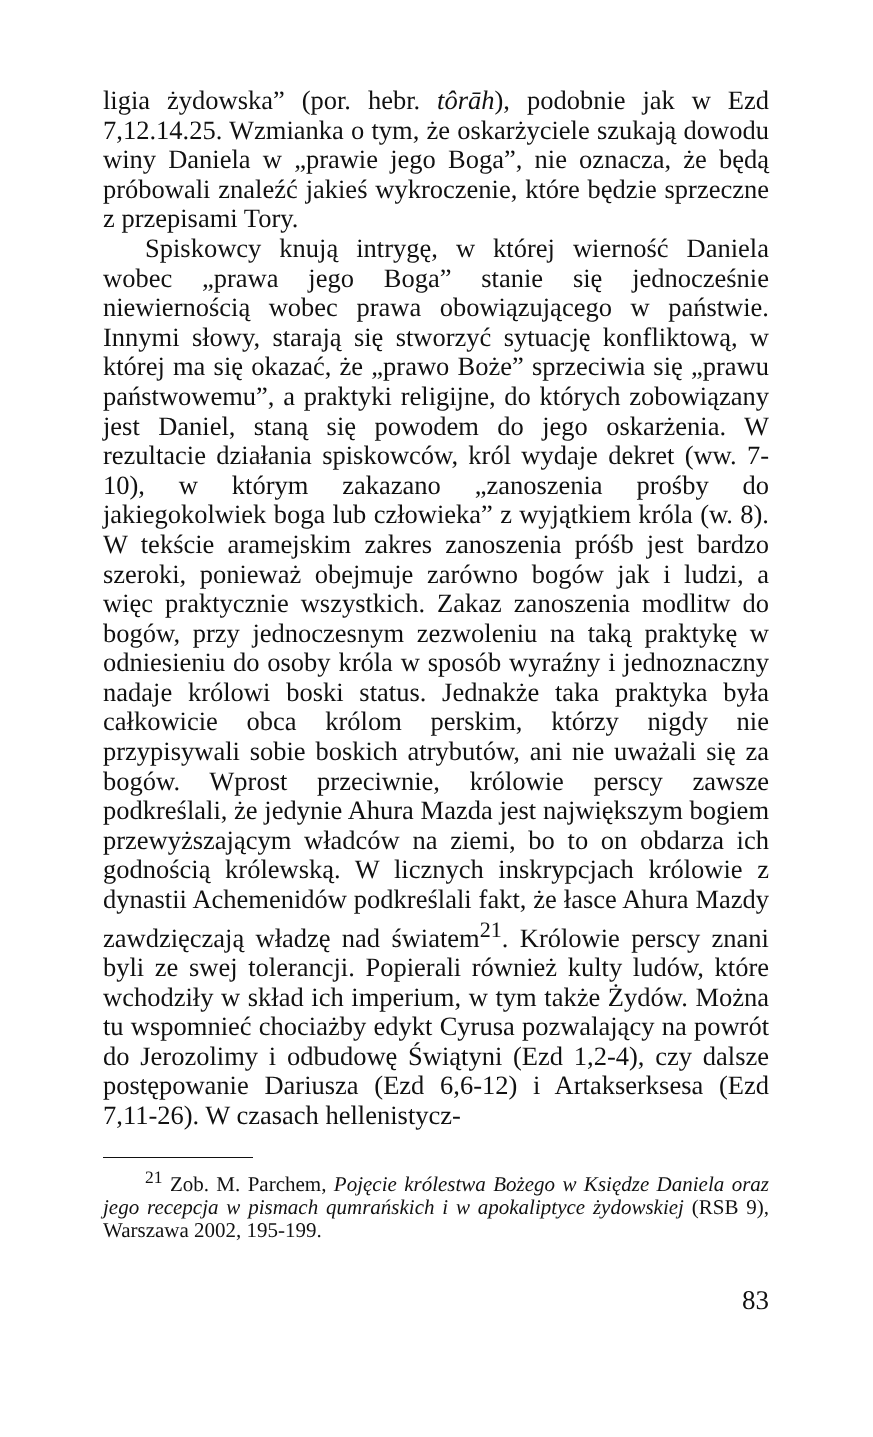ligia żydowska” (por. hebr. tôrāh), podobnie jak w Ezd 7,12.14.25. Wzmianka o tym, że oskarżyciele szukają dowodu winy Daniela w „prawie jego Boga”, nie oznacza, że będą próbowali znaleźć jakieś wykroczenie, które będzie sprzeczne z przepisami Tory.
Spiskowcy knują intrygę, w której wierność Daniela wobec „prawa jego Boga” stanie się jednocześnie niewiernością wobec prawa obowiązującego w państwie. Innymi słowy, starają się stworzyć sytuację konfliktową, w której ma się okazać, że „prawo Boże” sprzeciwia się „prawu państwowemu”, a praktyki religijne, do których zobowiązany jest Daniel, staną się powodem do jego oskarżenia. W rezultacie działania spiskowców, król wydaje dekret (ww. 7-10), w którym zakazano „zanoszenia prośby do jakiegokolwiek boga lub człowieka” z wyjątkiem króla (w. 8). W tekście aramejskim zakres zanoszenia próśb jest bardzo szeroki, ponieważ obejmuje zarówno bogów jak i ludzi, a więc praktycznie wszystkich. Zakaz zanoszenia modlitw do bogów, przy jednoczesnym zezwoleniu na taką praktykę w odniesieniu do osoby króla w sposób wyraźny i jednoznaczny nadaje królowi boski status. Jednakże taka praktyka była całkowicie obca królom perskim, którzy nigdy nie przypisywali sobie boskich atrybutów, ani nie uważali się za bogów. Wprost przeciwnie, królowie perscy zawsze podkreślali, że jedynie Ahura Mazda jest największym bogiem przewyższającym władców na ziemi, bo to on obdarza ich godnością królewską. W licznych inskrypcjach królowie z dynastii Achemenidów podkreślali fakt, że łasce Ahura Mazdy zawdzięczają władzę nad światem<sup>21</sup>. Królowie perscy znani byli ze swej tolerancji. Popierali również kulty ludów, które wchodziły w skład ich imperium, w tym także Żydów. Można tu wspomnieć chociażby edykt Cyrusa pozwalający na powrót do Jerozolimy i odbudowę Świątyni (Ezd 1,2-4), czy dalsze postępowanie Dariusza (Ezd 6,6-12) i Artakserksesa (Ezd 7,11-26). W czasach hellenistycz-
<sup>21</sup> Zob. M. Parchem, Pojęcie królestwa Bożego w Księdze Daniela oraz jego recepcja w pismach qumrańskich i w apokaliptyce żydowskiej (RSB 9), Warszawa 2002, 195-199.
83